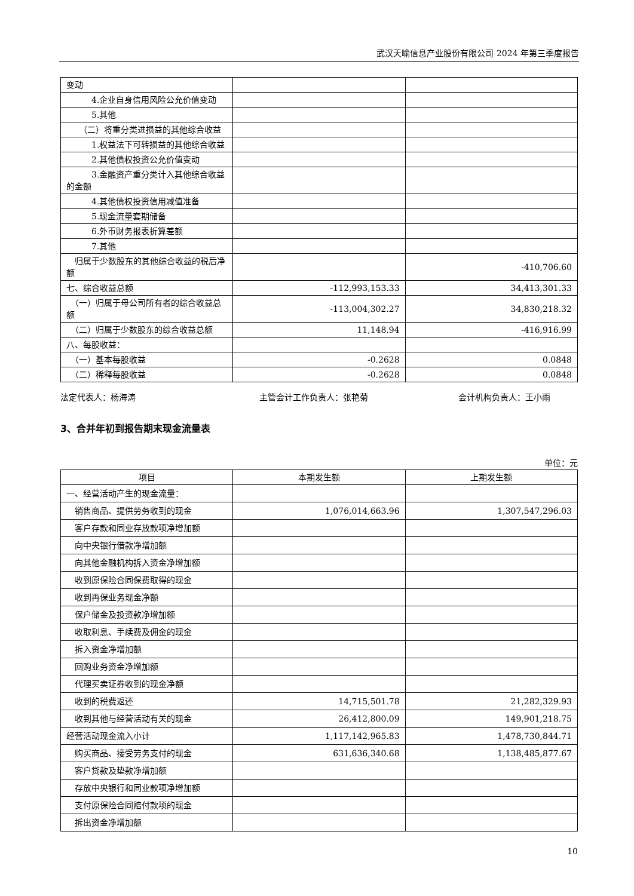武汉天喻信息产业股份有限公司 2024 年第三季度报告
| 变动 | | |
| 4.企业自身信用风险公允价值变动 | | |
| 5.其他 | | |
| （二）将重分类进损益的其他综合收益 | | |
| 1.权益法下可转损益的其他综合收益 | | |
| 2.其他债权投资公允价值变动 | | |
| 3.金融资产重分类计入其他综合收益的金额 | | |
| 4.其他债权投资信用减值准备 | | |
| 5.现金流量套期储备 | | |
| 6.外币财务报表折算差额 | | |
| 7.其他 | | |
| 归属于少数股东的其他综合收益的税后净额 | | -410,706.60 |
| 七、综合收益总额 | -112,993,153.33 | 34,413,301.33 |
| （一）归属于母公司所有者的综合收益总额 | -113,004,302.27 | 34,830,218.32 |
| （二）归属于少数股东的综合收益总额 | 11,148.94 | -416,916.99 |
| 八、每股收益： | | |
| （一）基本每股收益 | -0.2628 | 0.0848 |
| （二）稀释每股收益 | -0.2628 | 0.0848 |
法定代表人：杨海涛 主管会计工作负责人：张艳菊 会计机构负责人：王小雨
3、合并年初到报告期末现金流量表
单位：元
| 项目 | 本期发生额 | 上期发生额 |
| --- | --- | --- |
| 一、经营活动产生的现金流量： | | |
| 销售商品、提供劳务收到的现金 | 1,076,014,663.96 | 1,307,547,296.03 |
| 客户存款和同业存放款项净增加额 | | |
| 向中央银行借款净增加额 | | |
| 向其他金融机构拆入资金净增加额 | | |
| 收到原保险合同保费取得的现金 | | |
| 收到再保业务现金净额 | | |
| 保户储金及投资款净增加额 | | |
| 收取利息、手续费及佣金的现金 | | |
| 拆入资金净增加额 | | |
| 回购业务资金净增加额 | | |
| 代理买卖证券收到的现金净额 | | |
| 收到的税费返还 | 14,715,501.78 | 21,282,329.93 |
| 收到其他与经营活动有关的现金 | 26,412,800.09 | 149,901,218.75 |
| 经营活动现金流入小计 | 1,117,142,965.83 | 1,478,730,844.71 |
| 购买商品、接受劳务支付的现金 | 631,636,340.68 | 1,138,485,877.67 |
| 客户贷款及垫款净增加额 | | |
| 存放中央银行和同业款项净增加额 | | |
| 支付原保险合同赔付款项的现金 | | |
| 拆出资金净增加额 | | |
10